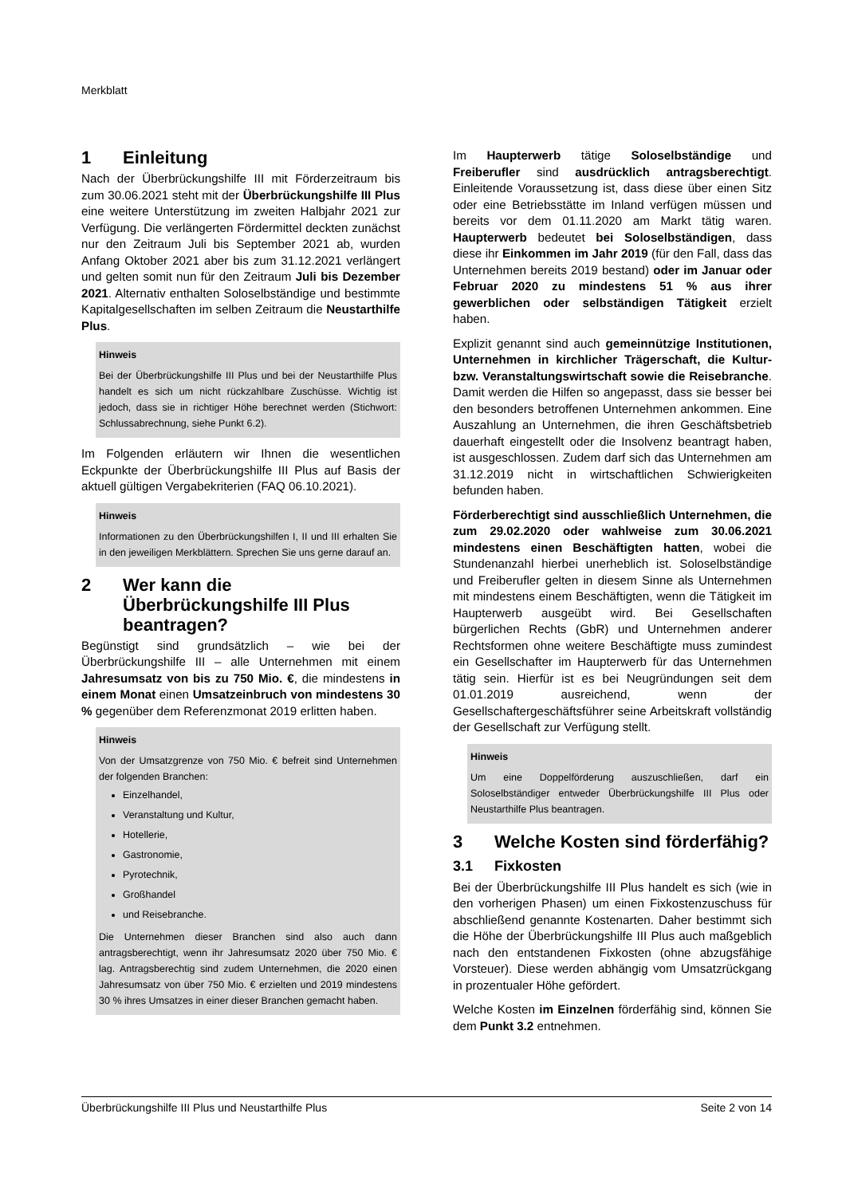Merkblatt
1 Einleitung
Nach der Überbrückungshilfe III mit Förderzeitraum bis zum 30.06.2021 steht mit der Überbrückungshilfe III Plus eine weitere Unterstützung im zweiten Halbjahr 2021 zur Verfügung. Die verlängerten Fördermittel deckten zunächst nur den Zeitraum Juli bis September 2021 ab, wurden Anfang Oktober 2021 aber bis zum 31.12.2021 verlängert und gelten somit nun für den Zeitraum Juli bis Dezember 2021. Alternativ enthalten Soloselbständige und bestimmte Kapitalgesellschaften im selben Zeitraum die Neustarthilfe Plus.
Hinweis
Bei der Überbrückungshilfe III Plus und bei der Neustarthilfe Plus handelt es sich um nicht rückzahlbare Zuschüsse. Wichtig ist jedoch, dass sie in richtiger Höhe berechnet werden (Stichwort: Schlussabrechnung, siehe Punkt 6.2).
Im Folgenden erläutern wir Ihnen die wesentlichen Eckpunkte der Überbrückungshilfe III Plus auf Basis der aktuell gültigen Vergabekriterien (FAQ 06.10.2021).
Hinweis
Informationen zu den Überbrückungshilfen I, II und III erhalten Sie in den jeweiligen Merkblättern. Sprechen Sie uns gerne darauf an.
2 Wer kann die Überbrückungshilfe III Plus beantragen?
Begünstigt sind grundsätzlich – wie bei der Überbrückungshilfe III – alle Unternehmen mit einem Jahresumsatz von bis zu 750 Mio. €, die mindestens in einem Monat einen Umsatzeinbruch von mindestens 30 % gegenüber dem Referenzmonat 2019 erlitten haben.
Hinweis
Von der Umsatzgrenze von 750 Mio. € befreit sind Unternehmen der folgenden Branchen:
Einzelhandel,
Veranstaltung und Kultur,
Hotellerie,
Gastronomie,
Pyrotechnik,
Großhandel
und Reisebranche.
Die Unternehmen dieser Branchen sind also auch dann antragsberechtigt, wenn ihr Jahresumsatz 2020 über 750 Mio. € lag. Antragsberechtig sind zudem Unternehmen, die 2020 einen Jahresumsatz von über 750 Mio. € erzielten und 2019 mindestens 30 % ihres Umsatzes in einer dieser Branchen gemacht haben.
Im Haupterwerb tätige Soloselbständige und Freiberufler sind ausdrücklich antragsberechtigt. Einleitende Voraussetzung ist, dass diese über einen Sitz oder eine Betriebsstätte im Inland verfügen müssen und bereits vor dem 01.11.2020 am Markt tätig waren. Haupterwerb bedeutet bei Soloselbständigen, dass diese ihr Einkommen im Jahr 2019 (für den Fall, dass das Unternehmen bereits 2019 bestand) oder im Januar oder Februar 2020 zu mindestens 51 % aus ihrer gewerblichen oder selbständigen Tätigkeit erzielt haben.
Explizit genannt sind auch gemeinnützige Institutionen, Unternehmen in kirchlicher Trägerschaft, die Kultur- bzw. Veranstaltungswirtschaft sowie die Reisebranche. Damit werden die Hilfen so angepasst, dass sie besser bei den besonders betroffenen Unternehmen ankommen. Eine Auszahlung an Unternehmen, die ihren Geschäftsbetrieb dauerhaft eingestellt oder die Insolvenz beantragt haben, ist ausgeschlossen. Zudem darf sich das Unternehmen am 31.12.2019 nicht in wirtschaftlichen Schwierigkeiten befunden haben.
Förderberechtigt sind ausschließlich Unternehmen, die zum 29.02.2020 oder wahlweise zum 30.06.2021 mindestens einen Beschäftigten hatten, wobei die Stundenanzahl hierbei unerheblich ist. Soloselbständige und Freiberufler gelten in diesem Sinne als Unternehmen mit mindestens einem Beschäftigten, wenn die Tätigkeit im Haupterwerb ausgeübt wird. Bei Gesellschaften bürgerlichen Rechts (GbR) und Unternehmen anderer Rechtsformen ohne weitere Beschäftigte muss zumindest ein Gesellschafter im Haupterwerb für das Unternehmen tätig sein. Hierfür ist es bei Neugründungen seit dem 01.01.2019 ausreichend, wenn der Gesellschaftergeschäftsführer seine Arbeitskraft vollständig der Gesellschaft zur Verfügung stellt.
Hinweis
Um eine Doppelförderung auszuschließen, darf ein Soloselbständiger entweder Überbrückungshilfe III Plus oder Neustarthilfe Plus beantragen.
3 Welche Kosten sind förderfähig?
3.1 Fixkosten
Bei der Überbrückungshilfe III Plus handelt es sich (wie in den vorherigen Phasen) um einen Fixkostenzuschuss für abschließend genannte Kostenarten. Daher bestimmt sich die Höhe der Überbrückungshilfe III Plus auch maßgeblich nach den entstandenen Fixkosten (ohne abzugsfähige Vorsteuer). Diese werden abhängig vom Umsatzrückgang in prozentualer Höhe gefördert.
Welche Kosten im Einzelnen förderfähig sind, können Sie dem Punkt 3.2 entnehmen.
Überbrückungshilfe III Plus und Neustarthilfe Plus Seite 2 von 14